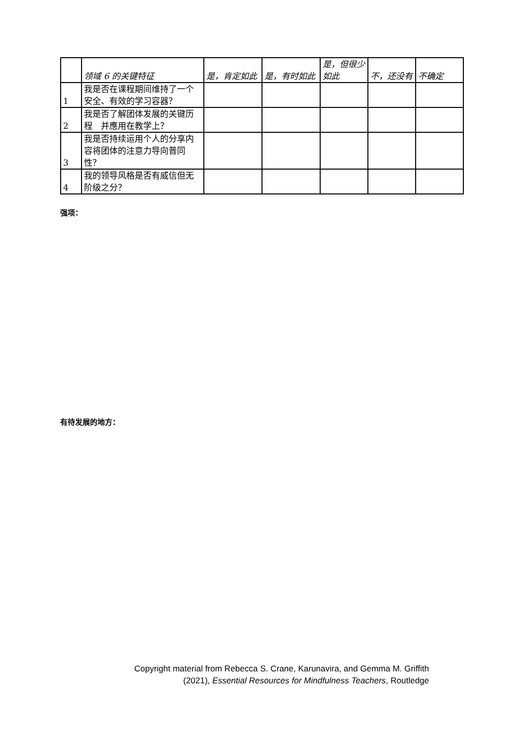| | 领域 6 的关键特征 | 是，肯定如此 | 是，有时如此 | 是，但很少如此 | 不，还没有 | 不确定 |
| --- | --- | --- | --- | --- | --- | --- |
| 1 | 我是否在课程期间维持了一个安全、有效的学习容器？ | | | | | |
| 2 | 我是否了解团体发展的关键历程 并應用在教学上？ | | | | | |
| 3 | 我是否持续运用个人的分享内容将团体的注意力导向普同性？ | | | | | |
| 4 | 我的领导风格是否有威信但无阶级之分？ | | | | | |
强项：
有待发展的地方：
Copyright material from Rebecca S. Crane, Karunavira, and Gemma M. Griffith
(2021), Essential Resources for Mindfulness Teachers, Routledge